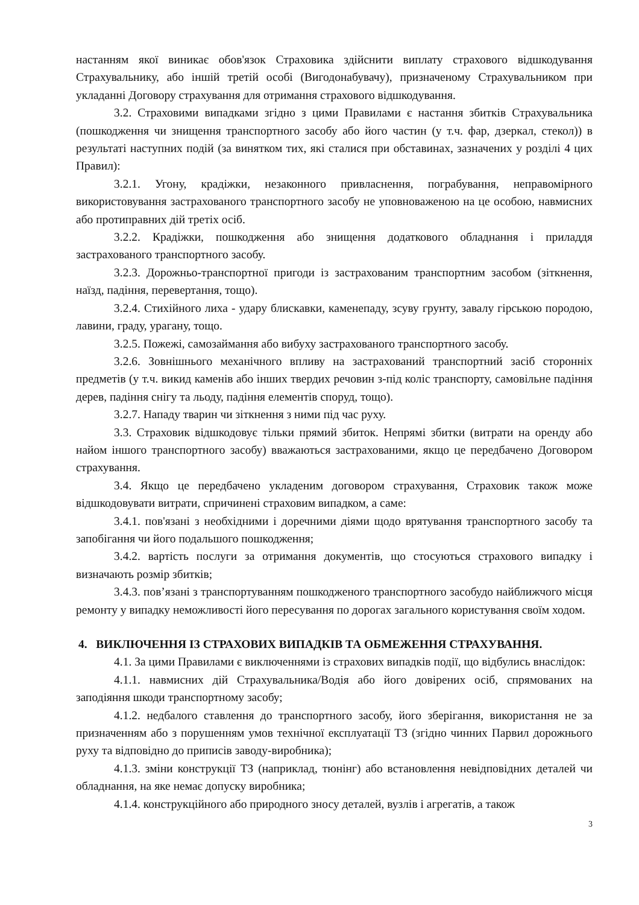настанням якої виникає обов'язок Страховика здійснити виплату страхового відшкодування Страхувальнику, або іншій третій особі (Вигодонабувачу), призначеному Страхувальником при укладанні Договору страхування для отримання страхового відшкодування.
3.2. Страховими випадками згідно з цими Правилами є настання збитків Страхувальника (пошкодження чи знищення транспортного засобу або його частин (у т.ч. фар, дзеркал, стекол)) в результаті наступних подій (за винятком тих, які сталися при обставинах, зазначених у розділі 4 цих Правил):
3.2.1. Угону, крадіжки, незаконного привласнення, пограбування, неправомірного використовування застрахованого транспортного засобу не уповноваженою на це особою, навмисних або протиправних дій третіх осіб.
3.2.2. Крадіжки, пошкодження або знищення додаткового обладнання і приладдя застрахованого транспортного засобу.
3.2.3. Дорожньо-транспортної пригоди із застрахованим транспортним засобом (зіткнення, наїзд, падіння, перевертання, тощо).
3.2.4. Стихійного лиха - удару блискавки, каменепаду, зсуву грунту, завалу гірською породою, лавини, граду, урагану, тощо.
3.2.5. Пожежі, самозаймання або вибуху застрахованого транспортного засобу.
3.2.6. Зовнішнього механічного впливу на застрахований транспортний засіб сторонніх предметів (у т.ч. викид каменів або інших твердих речовин з-під коліс транспорту, самовільне падіння дерев, падіння снігу та льоду, падіння елементів споруд, тощо).
3.2.7. Нападу тварин чи зіткнення з ними під час руху.
3.3. Страховик відшкодовує тільки прямий збиток. Непрямі збитки (витрати на оренду або найом іншого транспортного засобу) вважаються застрахованими, якщо це передбачено Договором страхування.
3.4. Якщо це передбачено укладеним договором страхування, Страховик також може відшкодовувати витрати, спричинені страховим випадком, а саме:
3.4.1. пов'язані з необхідними і доречними діями щодо врятування транспортного засобу та запобігання чи його подальшого пошкодження;
3.4.2. вартість послуги за отримання документів, що стосуються страхового випадку і визначають розмір збитків;
3.4.3. пов’язані з транспортуванням пошкодженого транспортного засобудо найближчого місця ремонту у випадку неможливості його пересування по дорогах загального користування своїм ходом.
4. ВИКЛЮЧЕННЯ ІЗ СТРАХОВИХ ВИПАДКІВ ТА ОБМЕЖЕННЯ СТРАХУВАННЯ.
4.1. За цими Правилами є виключеннями із страхових випадків події, що відбулись внаслідок:
4.1.1. навмисних дій Страхувальника/Водія або його довірених осіб, спрямованих на заподіяння шкоди транспортному засобу;
4.1.2. недбалого ставлення до транспортного засобу, його зберігання, використання не за призначенням або з порушенням умов технічної експлуатації ТЗ (згідно чинних Парвил дорожнього руху та відповідно до приписів заводу-виробника);
4.1.3. зміни конструкції ТЗ (наприклад, тюнінг) або встановлення невідповідних деталей чи обладнання, на яке немає допуску виробника;
4.1.4. конструкційного або природного зносу деталей, вузлів і агрегатів, а також
3